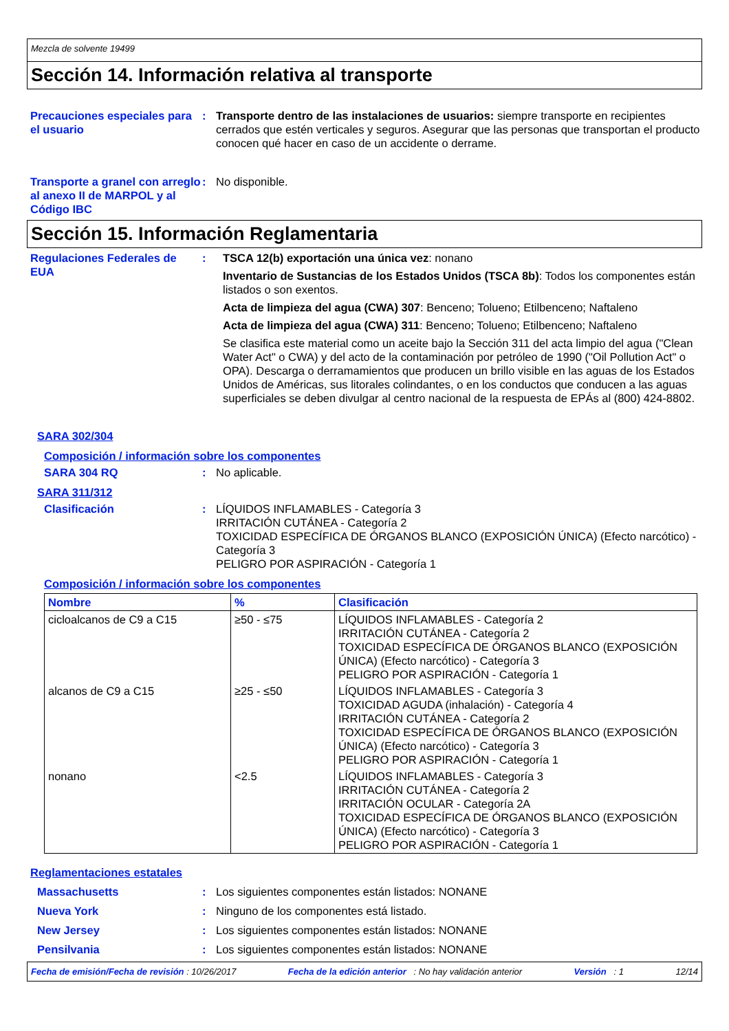Mezcla de solvente 19499
Sección 14. Información relativa al transporte
Precauciones especiales para el usuario
: Transporte dentro de las instalaciones de usuarios: siempre transporte en recipientes cerrados que estén verticales y seguros. Asegurar que las personas que transportan el producto conocen qué hacer en caso de un accidente o derrame.
Transporte a granel con arreglo al anexo II de MARPOL y al Código IBC
: No disponible.
Sección 15. Información Reglamentaria
Regulaciones Federales de EUA
: TSCA 12(b) exportación una única vez: nonano
Inventario de Sustancias de los Estados Unidos (TSCA 8b): Todos los componentes están listados o son exentos.
Acta de limpieza del agua (CWA) 307: Benceno; Tolueno; Etilbenceno; Naftaleno
Acta de limpieza del agua (CWA) 311: Benceno; Tolueno; Etilbenceno; Naftaleno
Se clasifica este material como un aceite bajo la Sección 311 del acta limpio del agua ("Clean Water Act" o CWA) y del acto de la contaminación por petróleo de 1990 ("Oil Pollution Act" o OPA). Descarga o derramamientos que producen un brillo visible en las aguas de los Estados Unidos de Américas, sus litorales colindantes, o en los conductos que conducen a las aguas superficiales se deben divulgar al centro nacional de la respuesta de EPÁs al (800) 424-8802.
SARA 302/304
Composición / información sobre los componentes
SARA 304 RQ : No aplicable.
SARA 311/312
Clasificación : LÍQUIDOS INFLAMABLES - Categoría 3
IRRITACIÓN CUTÁNEA - Categoría 2
TOXICIDAD ESPECÍFICA DE ÓRGANOS BLANCO (EXPOSICIÓN ÚNICA) (Efecto narcótico) - Categoría 3
PELIGRO POR ASPIRACIÓN - Categoría 1
Composición / información sobre los componentes
| Nombre | % | Clasificación |
| --- | --- | --- |
| cicloalcanos de C9 a C15 | ≥50 - ≤75 | LÍQUIDOS INFLAMABLES - Categoría 2 IRRITACIÓN CUTÁNEA - Categoría 2 TOXICIDAD ESPECÍFICA DE ÓRGANOS BLANCO (EXPOSICIÓN ÚNICA) (Efecto narcótico) - Categoría 3 PELIGRO POR ASPIRACIÓN - Categoría 1 |
| alcanos de C9 a C15 | ≥25 - ≤50 | LÍQUIDOS INFLAMABLES - Categoría 3 TOXICIDAD AGUDA (inhalación) - Categoría 4 IRRITACIÓN CUTÁNEA - Categoría 2 TOXICIDAD ESPECÍFICA DE ÓRGANOS BLANCO (EXPOSICIÓN ÚNICA) (Efecto narcótico) - Categoría 3 PELIGRO POR ASPIRACIÓN - Categoría 1 |
| nonano | <2.5 | LÍQUIDOS INFLAMABLES - Categoría 3 IRRITACIÓN CUTÁNEA - Categoría 2 IRRITACIÓN OCULAR - Categoría 2A TOXICIDAD ESPECÍFICA DE ÓRGANOS BLANCO (EXPOSICIÓN ÚNICA) (Efecto narcótico) - Categoría 3 PELIGRO POR ASPIRACIÓN - Categoría 1 |
Reglamentaciones estatales
Massachusetts : Los siguientes componentes están listados: NONANE
Nueva York : Ninguno de los componentes está listado.
New Jersey : Los siguientes componentes están listados: NONANE
Pensilvania : Los siguientes componentes están listados: NONANE
Fecha de emisión/Fecha de revisión : 10/26/2017 Fecha de la edición anterior : No hay validación anterior Versión : 1 12/14